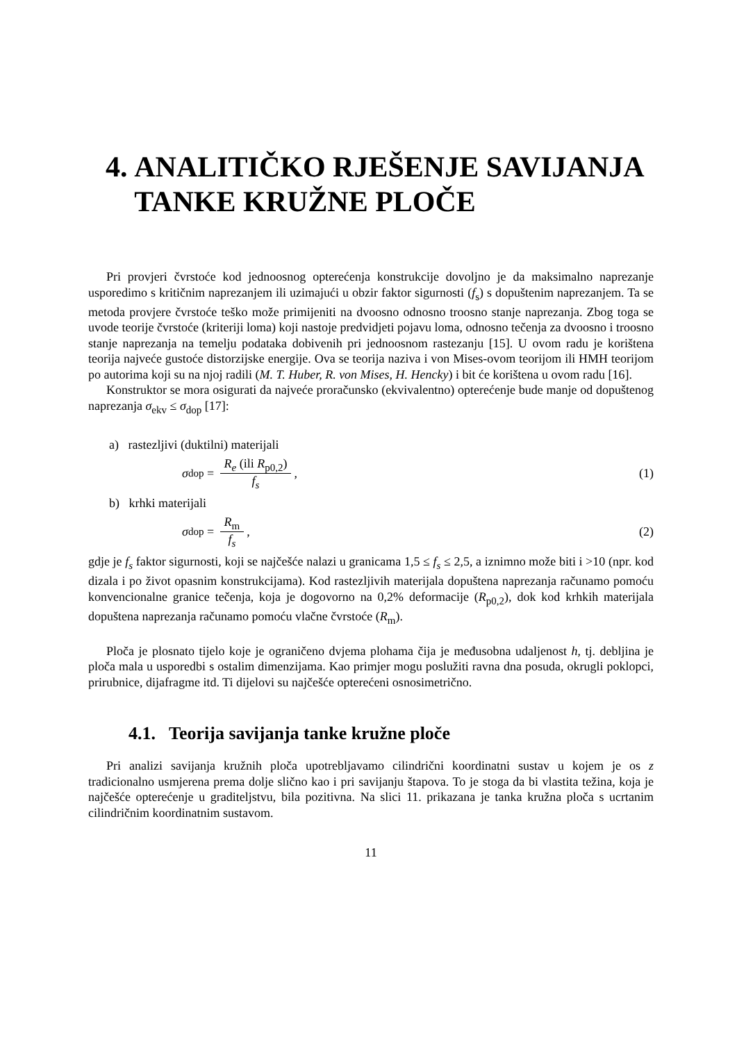4. ANALITIČKO RJEŠENJE SAVIJANJA TANKE KRUŽNE PLOČE
Pri provjeri čvrstoće kod jednoosnog opterećenja konstrukcije dovoljno je da maksimalno naprezanje usporedimo s kritičnim naprezanjem ili uzimajući u obzir faktor sigurnosti (f<sub>s</sub>) s dopuštenim naprezanjem. Ta se metoda provjere čvrstoće teško može primijeniti na dvoosno odnosno troosno stanje naprezanja. Zbog toga se uvode teorije čvrstoće (kriteriji loma) koji nastoje predvidjeti pojavu loma, odnosno tečenja za dvoosno i troosno stanje naprezanja na temelju podataka dobivenih pri jednoosnom rastezanju [15]. U ovom radu je korištena teorija najveće gustoće distorzijske energije. Ova se teorija naziva i von Mises-ovom teorijom ili HMH teorijom po autorima koji su na njoj radili (M. T. Huber, R. von Mises, H. Hencky) i bit će korištena u ovom radu [16].
Konstruktor se mora osigurati da najveće proračunsko (ekvivalentno) opterećenje bude manje od dopuštenog naprezanja σ<sub>ekv</sub> ≤ σ<sub>dop</sub> [17]:
a) rastezljivi (duktilni) materijali
σ<sub>dop</sub> = R<sub>e</sub> (ili R<sub>p0,2</sub>) f<sub>s</sub>, (1)
b) krhki materijali
σ<sub>dop</sub> = R<sub>m</sub> f<sub>s</sub>, (2)
gdje je f<sub>s</sub> faktor sigurnosti, koji se najčešće nalazi u granicama 1,5 ≤ f<sub>s</sub> ≤ 2,5, a iznimno može biti i >10 (npr. kod dizala i po život opasnim konstrukcijama). Kod rastezljivih materijala dopuštena naprezanja računamo pomoću konvencionalne granice tečenja, koja je dogovorno na 0,2% deformacije (R<sub>p0,2</sub>), dok kod krhkih materijala dopuštena naprezanja računamo pomoću vlačne čvrstoće (R<sub>m</sub>).
Ploča je plosnato tijelo koje je ograničeno dvjema plohama čija je međusobna udaljenost h, tj. debljina je ploča mala u usporedbi s ostalim dimenzijama. Kao primjer mogu poslužiti ravna dna posuda, okrugli poklopci, prirubnice, dijafragme itd. Ti dijelovi su najčešće opterećeni osnosimetrično.
4.1. Teorija savijanja tanke kružne ploče
Pri analizi savijanja kružnih ploča upotrebljavamo cilindrični koordinatni sustav u kojem je os z tradicionalno usmjerena prema dolje slično kao i pri savijanju štapova. To je stoga da bi vlastita težina, koja je najčešće opterećenje u graditeljstvu, bila pozitivna. Na slici 11. prikazana je tanka kružna ploča s ucrtanim cilindričnim koordinatnim sustavom.
11